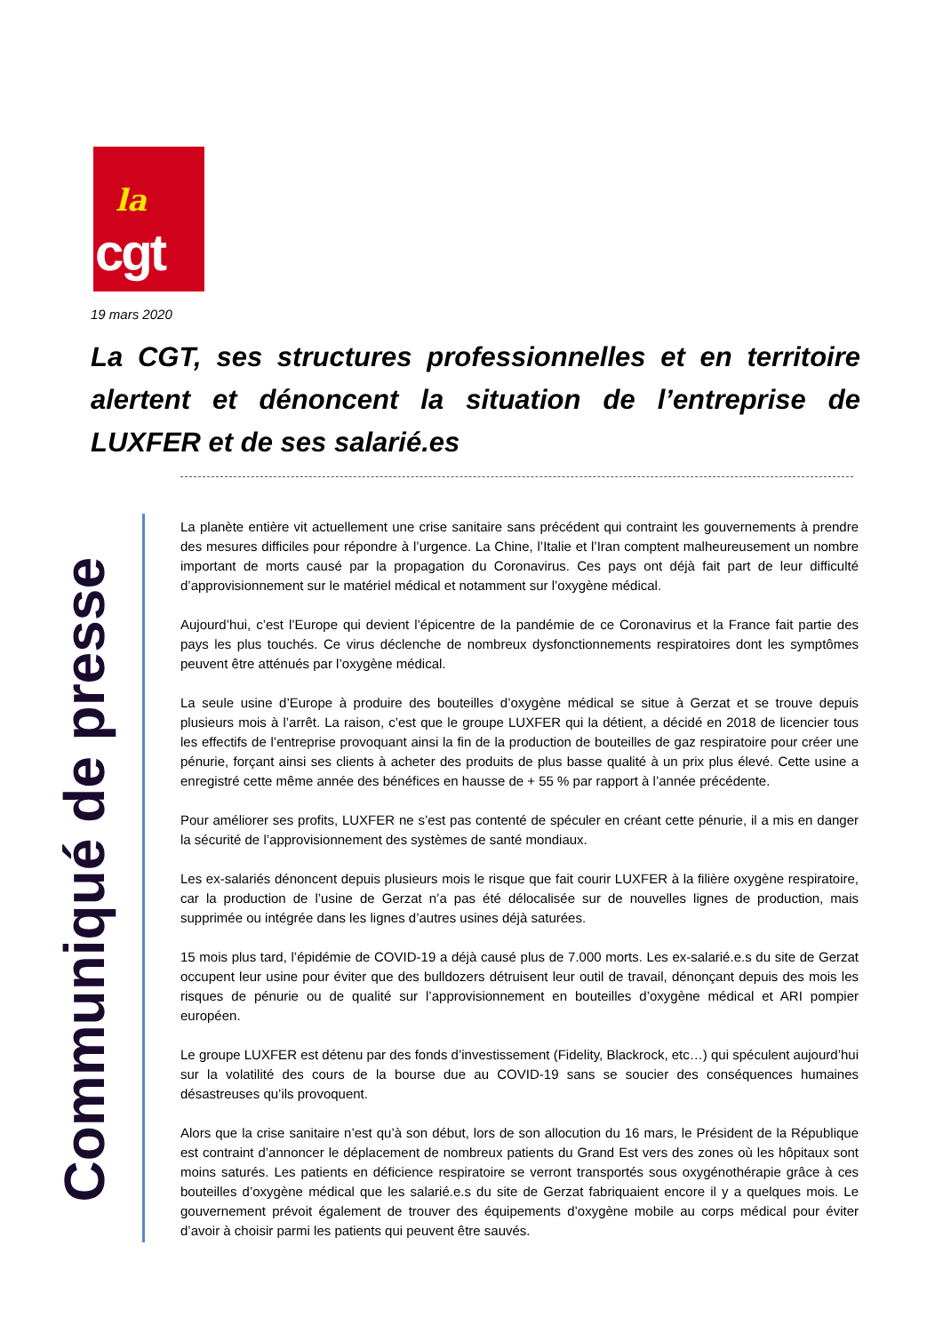la
cgt
19 mars 2020
La CGT, ses structures professionnelles et en territoire alertent et dénoncent la situation de l’entreprise de LUXFER et de ses salarié.es
Communiqué de presse
La planète entière vit actuellement une crise sanitaire sans précédent qui contraint les gouvernements à prendre des mesures difficiles pour répondre à l’urgence. La Chine, l’Italie et l’Iran comptent malheureusement un nombre important de morts causé par la propagation du Coronavirus. Ces pays ont déjà fait part de leur difficulté d’approvisionnement sur le matériel médical et notamment sur l’oxygène médical.
Aujourd’hui, c’est l’Europe qui devient l’épicentre de la pandémie de ce Coronavirus et la France fait partie des pays les plus touchés. Ce virus déclenche de nombreux dysfonctionnements respiratoires dont les symptômes peuvent être atténués par l’oxygène médical.
La seule usine d’Europe à produire des bouteilles d’oxygène médical se situe à Gerzat et se trouve depuis plusieurs mois à l’arrêt. La raison, c’est que le groupe LUXFER qui la détient, a décidé en 2018 de licencier tous les effectifs de l’entreprise provoquant ainsi la fin de la production de bouteilles de gaz respiratoire pour créer une pénurie, forçant ainsi ses clients à acheter des produits de plus basse qualité à un prix plus élevé. Cette usine a enregistré cette même année des bénéfices en hausse de + 55 % par rapport à l’année précédente.
Pour améliorer ses profits, LUXFER ne s’est pas contenté de spéculer en créant cette pénurie, il a mis en danger la sécurité de l’approvisionnement des systèmes de santé mondiaux.
Les ex-salariés dénoncent depuis plusieurs mois le risque que fait courir LUXFER à la filière oxygène respiratoire, car la production de l’usine de Gerzat n’a pas été délocalisée sur de nouvelles lignes de production, mais supprimée ou intégrée dans les lignes d’autres usines déjà saturées.
15 mois plus tard, l’épidémie de COVID-19 a déjà causé plus de 7.000 morts. Les ex-salarié.e.s du site de Gerzat occupent leur usine pour éviter que des bulldozers détruisent leur outil de travail, dénonçant depuis des mois les risques de pénurie ou de qualité sur l’approvisionnement en bouteilles d’oxygène médical et ARI pompier européen.
Le groupe LUXFER est détenu par des fonds d’investissement (Fidelity, Blackrock, etc…) qui spéculent aujourd’hui sur la volatilité des cours de la bourse due au COVID-19 sans se soucier des conséquences humaines désastreuses qu’ils provoquent.
Alors que la crise sanitaire n’est qu’à son début, lors de son allocution du 16 mars, le Président de la République est contraint d’annoncer le déplacement de nombreux patients du Grand Est vers des zones où les hôpitaux sont moins saturés. Les patients en déficience respiratoire se verront transportés sous oxygénothérapie grâce à ces bouteilles d’oxygène médical que les salarié.e.s du site de Gerzat fabriquaient encore il y a quelques mois. Le gouvernement prévoit également de trouver des équipements d’oxygène mobile au corps médical pour éviter d’avoir à choisir parmi les patients qui peuvent être sauvés.